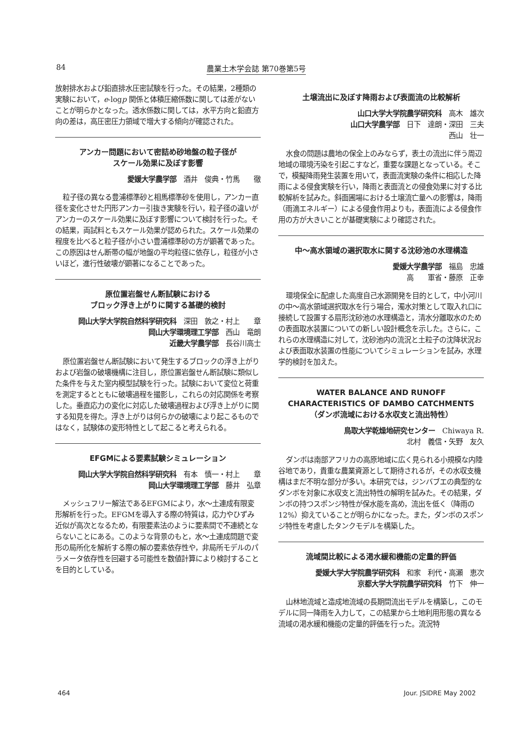84 農業土木学会誌 第70巻第5号
放射排水および鉛直排水圧密試験を行った。その結果，2種類の実験において，e-logp 関係と体積圧縮係数に関しては差がないことが明らかとなった。透水係数に関しては，水平方向と鉛直方向の差は，高圧密圧力領域で増大する傾向が確認された。
アンカー問題において密詰め砂地盤の粒子径が
スケール効果に及ぼす影響
愛媛大学農学部　酒井　俊典・竹馬　　徹
粒子径の異なる豊浦標準砂と相馬標準砂を使用し，アンカー直径を変化させた円形アンカー引抜き実験を行い，粒子径の違いがアンカーのスケール効果に及ぼす影響について検討を行った。その結果，両試料ともスケール効果が認められた。スケール効果の程度を比べると粒子径が小さい豊浦標準砂の方が顕著であった。この原因はせん断帯の幅が地盤の平均粒径に依存し，粒径が小さいほど，進行性破壊が顕著になることであった。
原位置岩盤せん断試験における
ブロック浮き上がりに関する基礎的検討
岡山大学大学院自然科学研究科　深田　敦之・村上　　章
岡山大学環境理工学部　西山　竜朗
近畿大学農学部　長谷川高士
原位置岩盤せん断試験において発生するブロックの浮き上がりおよび岩盤の破壊機構に注目し，原位置岩盤せん断試験に類似した条件を与えた室内模型試験を行った。試験において変位と荷重を測定するとともに破壊過程を撮影し，これらの対応関係を考察した。垂直応力の変化に対応した破壊過程および浮き上がりに関する知見を得た。浮き上がりは何らかの破壊により起こるものではなく，試験体の変形特性として起こると考えられる。
EFGMによる要素試験シミュレーション
岡山大学大学院自然科学研究科　有本　慎一・村上　　章
岡山大学環境理工学部　藤井　弘章
メッシュフリー解法であるEFGMにより，水～土連成有限変形解析を行った。EFGMを導入する際の特質は，応力やひずみ近似が高次となるため，有限要素法のように要素間で不連続とならないことにある。このような背景のもと，水～土連成問題で変形の局所化を解析する際の解の要素依存性や，非局所モデルのパラメータ依存性を回避する可能性を数値計算により検討することを目的としている。
土壌流出に及ぼす降雨および表面流の比較解析
山口大学大学院農学研究科　高木　雄次
山口大学農学部　日下　達朗・深田　三夫
西山　壮一
水食の問題は農地の保全上のみならず，表土の流出に伴う周辺地域の環境汚染を引起こすなど，重要な課題となっている。そこで，模擬降雨発生装置を用いて，表面流実験の条件に相応した降雨による侵食実験を行い，降雨と表面流との侵食効果に対する比較解析を試みた。斜面圃場における土壌流亡量への影響は，降雨（雨滴エネルギー）による侵食作用よりも，表面流による侵食作用の方が大きいことが基礎実験により確認された。
中～高水領域の選択取水に関する沈砂池の水理構造
愛媛大学農学部　福島　忠雄
高　　軍省・藤原　正幸
環境保全に配慮した高度自己水源開発を目的として，中小河川の中～高水領域選択取水を行う場合，濁水対策として取入れ口に接続して設置する扇形沈砂池の水理構造と，清水分離取水のための表面取水装置についての新しい設計概念を示した。さらに，これらの水理構造に対して，沈砂池内の流況と土粒子の沈降状況および表面取水装置の性能についてシミュレーションを試み，水理学的検討を加えた。
WATER BALANCE AND RUNOFF
CHARACTERISTICS OF DAMBO CATCHMENTS
（ダンボ流域における水収支と流出特性）
鳥取大学乾燥地研究センター　Chiwaya R.
北村　義信・矢野　友久
ダンボは南部アフリカの高原地域に広く見られる小規模な内陸谷地であり，貴重な農業資源として期待されるが，その水収支機構はまだ不明な部分が多い。本研究では，ジンバブエの典型的なダンボを対象に水収支と流出特性の解明を試みた。その結果，ダンボの持つスポンジ特性が保水能を高め，流出を低く（降雨の12%）抑えていることが明らかになった。また，ダンボのスポンジ特性を考慮したタンクモデルを構築した。
流域間比較による渇水緩和機能の定量的評価
愛媛大学大学院農学研究科　和家　利代・高瀬　恵次
京都大学大学院農学研究科　竹下　伸一
山林地流域と造成地流域の長期間流出モデルを構築し，このモデルに同一降雨を入力して，この結果から土地利用形態の異なる流域の渇水緩和機能の定量的評価を行った。流況特
464 Jour. JSIDRE May 2002